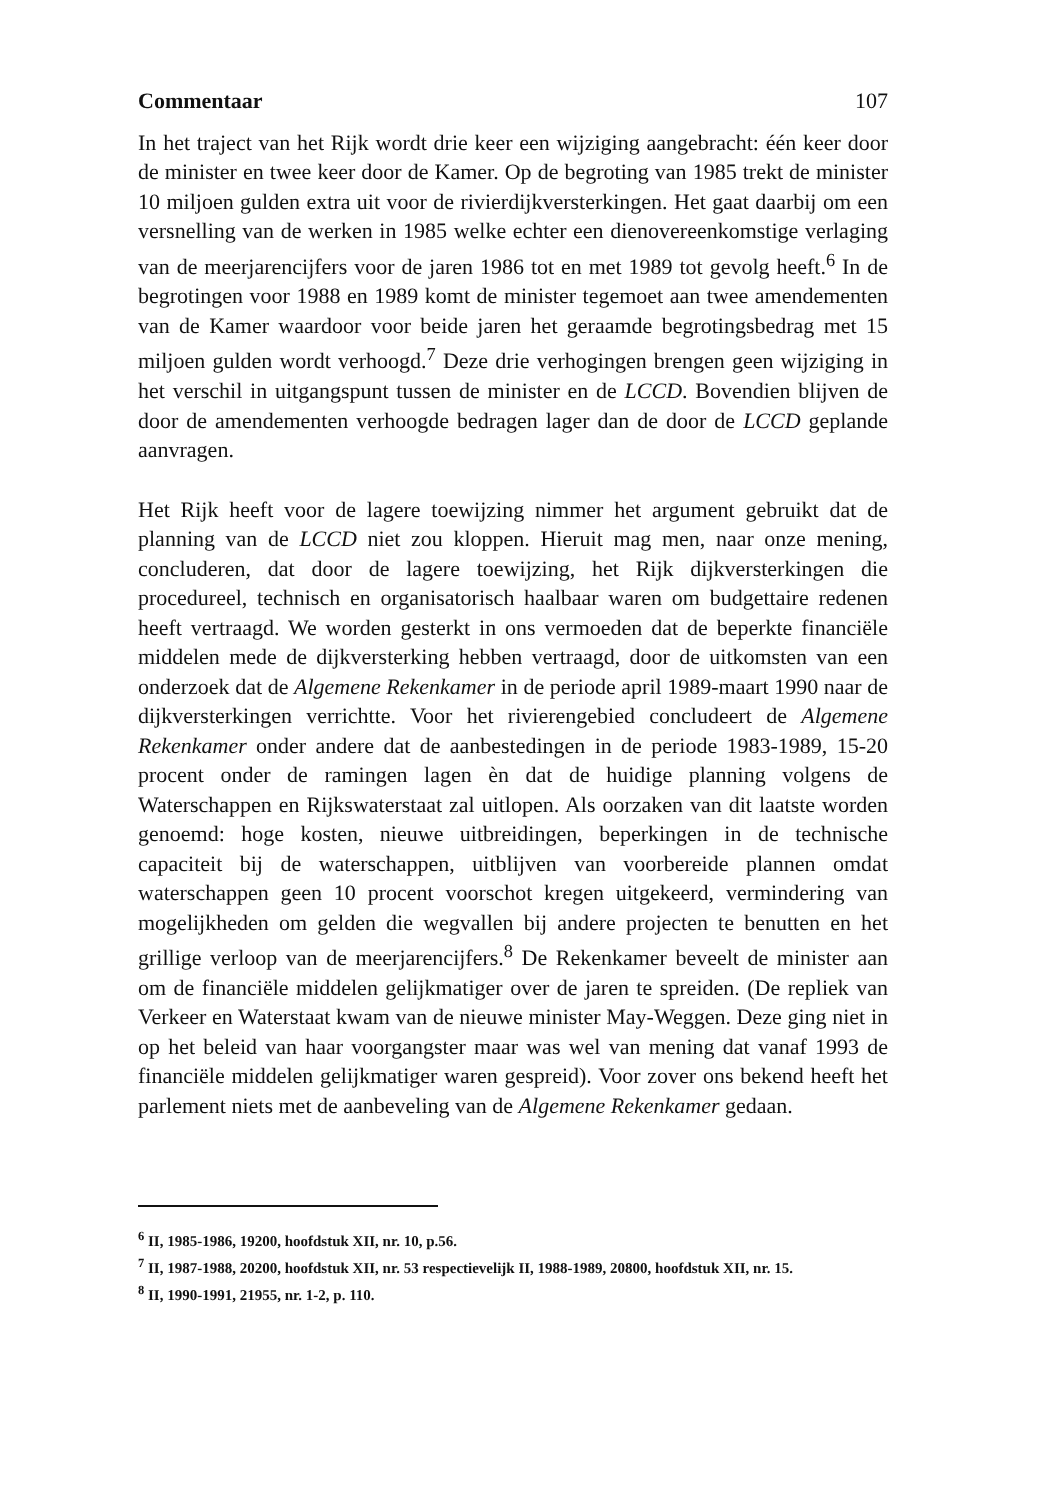Commentaar 107
In het traject van het Rijk wordt drie keer een wijziging aangebracht: één keer door de minister en twee keer door de Kamer. Op de begroting van 1985 trekt de minister 10 miljoen gulden extra uit voor de rivierdijkversterkingen. Het gaat daarbij om een versnelling van de werken in 1985 welke echter een dienovereenkomstige verlaging van de meerjarencijfers voor de jaren 1986 tot en met 1989 tot gevolg heeft.<sup>6</sup> In de begrotingen voor 1988 en 1989 komt de minister tegemoet aan twee amendementen van de Kamer waardoor voor beide jaren het geraamde begrotingsbedrag met 15 miljoen gulden wordt verhoogd.<sup>7</sup> Deze drie verhogingen brengen geen wijziging in het verschil in uitgangspunt tussen de minister en de LCCD. Bovendien blijven de door de amendementen verhoogde bedragen lager dan de door de LCCD geplande aanvragen.
Het Rijk heeft voor de lagere toewijzing nimmer het argument gebruikt dat de planning van de LCCD niet zou kloppen. Hieruit mag men, naar onze mening, concluderen, dat door de lagere toewijzing, het Rijk dijkversterkingen die procedureel, technisch en organisatorisch haalbaar waren om budgettaire redenen heeft vertraagd. We worden gesterkt in ons vermoeden dat de beperkte financiële middelen mede de dijkversterking hebben vertraagd, door de uitkomsten van een onderzoek dat de Algemene Rekenkamer in de periode april 1989-maart 1990 naar de dijkversterkingen verrichtte. Voor het rivierengebied concludeert de Algemene Rekenkamer onder andere dat de aanbestedingen in de periode 1983-1989, 15-20 procent onder de ramingen lagen èn dat de huidige planning volgens de Waterschappen en Rijkswaterstaat zal uitlopen. Als oorzaken van dit laatste worden genoemd: hoge kosten, nieuwe uitbreidingen, beperkingen in de technische capaciteit bij de waterschappen, uitblijven van voorbereide plannen omdat waterschappen geen 10 procent voorschot kregen uitgekeerd, vermindering van mogelijkheden om gelden die wegvallen bij andere projecten te benutten en het grillige verloop van de meerjarencijfers.<sup>8</sup> De Rekenkamer beveelt de minister aan om de financiële middelen gelijkmatiger over de jaren te spreiden. (De repliek van Verkeer en Waterstaat kwam van de nieuwe minister May-Weggen. Deze ging niet in op het beleid van haar voorgangster maar was wel van mening dat vanaf 1993 de financiële middelen gelijkmatiger waren gespreid). Voor zover ons bekend heeft het parlement niets met de aanbeveling van de Algemene Rekenkamer gedaan.
<sup>6</sup> II, 1985-1986, 19200, hoofdstuk XII, nr. 10, p.56.
<sup>7</sup> II, 1987-1988, 20200, hoofdstuk XII, nr. 53 respectievelijk II, 1988-1989, 20800, hoofdstuk XII, nr. 15.
<sup>8</sup> II, 1990-1991, 21955, nr. 1-2, p. 110.